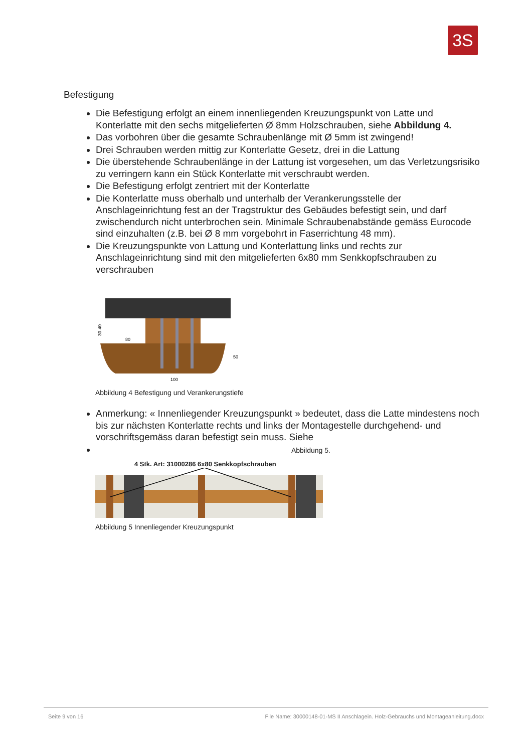3S
Befestigung
Die Befestigung erfolgt an einem innenliegenden Kreuzungspunkt von Latte und Konterlatte mit den sechs mitgelieferten Ø 8mm Holzschrauben, siehe Abbildung 4.
Das vorbohren über die gesamte Schraubenlänge mit Ø 5mm ist zwingend!
Drei Schrauben werden mittig zur Konterlatte Gesetz, drei in die Lattung
Die überstehende Schraubenlänge in der Lattung ist vorgesehen, um das Verletzungsrisiko zu verringern kann ein Stück Konterlatte mit verschraubt werden.
Die Befestigung erfolgt zentriert mit der Konterlatte
Die Konterlatte muss oberhalb und unterhalb der Verankerungsstelle der Anschlageinrichtung fest an der Tragstruktur des Gebäudes befestigt sein, und darf zwischendurch nicht unterbrochen sein. Minimale Schraubenabstände gemäss Eurocode sind einzuhalten (z.B. bei Ø 8 mm vorgebohrt in Faserrichtung 48 mm).
Die Kreuzungspunkte von Lattung und Konterlattung links und rechts zur Anschlageinrichtung sind mit den mitgelieferten 6x80 mm Senkkopfschrauben zu verschrauben
30-40
80
50
100
Abbildung 4 Befestigung und Verankerungstiefe
Anmerkung: « Innenliegender Kreuzungspunkt » bedeutet, dass die Latte mindestens noch bis zur nächsten Konterlatte rechts und links der Montagestelle durchgehend- und vorschriftsgemäss daran befestigt sein muss. Siehe
Abbildung 5.
4 Stk. Art: 31000286 6x80 Senkkopfschrauben
Abbildung 5 Innenliegender Kreuzungspunkt
Seite 9 von 16 File Name: 30000148-01-MS II Anschlagein. Holz-Gebrauchs und Montageanleitung.docx